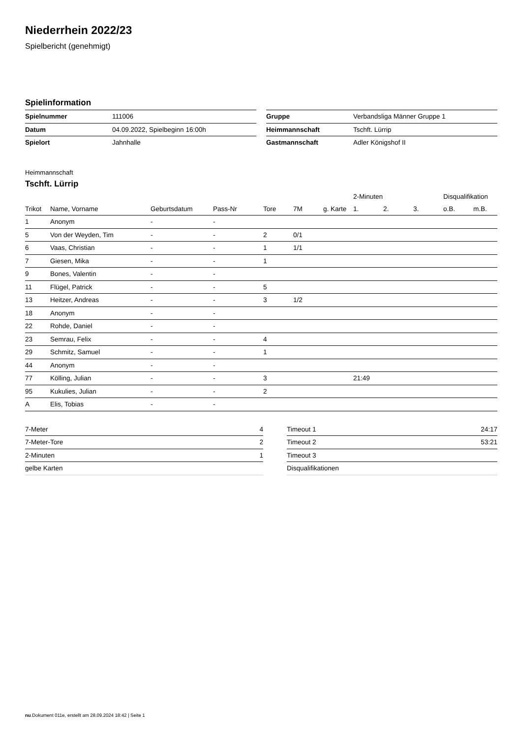Niederrhein 2022/23
Spielbericht (genehmigt)
Spielinformation
| Spielnummer | 111006 |
| Datum | 04.09.2022, Spielbeginn 16:00h |
| Spielort | Jahnhalle |
| Gruppe | Verbandsliga Männer Gruppe 1 |
| Heimmannschaft | Tschft. Lürrip |
| Gastmannschaft | Adler Königshof II |
Heimmannschaft
Tschft. Lürrip
| | | | | | | | 2-Minuten | | | Disqualifikation | |
| --- | --- | --- | --- | --- | --- | --- | --- | --- | --- | --- | --- |
| Trikot | Name, Vorname | Geburtsdatum | Pass-Nr | Tore | 7M | g. Karte | 1. | 2. | 3. | o.B. | m.B. |
| 1 | Anonym | - | - | | | | | | | | |
| 5 | Von der Weyden, Tim | - | - | 2 | 0/1 | | | | | | |
| 6 | Vaas, Christian | - | - | 1 | 1/1 | | | | | | |
| 7 | Giesen, Mika | - | - | 1 | | | | | | | |
| 9 | Bones, Valentin | - | - | | | | | | | | |
| 11 | Flügel, Patrick | - | - | 5 | | | | | | | |
| 13 | Heitzer, Andreas | - | - | 3 | 1/2 | | | | | | |
| 18 | Anonym | - | - | | | | | | | | |
| 22 | Rohde, Daniel | - | - | | | | | | | | |
| 23 | Semrau, Felix | - | - | 4 | | | | | | | |
| 29 | Schmitz, Samuel | - | - | 1 | | | | | | | |
| 44 | Anonym | - | - | | | | | | | | |
| 77 | Kölling, Julian | - | - | 3 | | | 21:49 | | | | |
| 95 | Kukulies, Julian | - | - | 2 | | | | | | | |
| A | Elis, Tobias | - | - | | | | | | | | |
| 7-Meter | 4 |
| 7-Meter-Tore | 2 |
| 2-Minuten | 1 |
| gelbe Karten | |
| Timeout 1 | 24:17 |
| Timeout 2 | 53:21 |
| Timeout 3 | |
| Disqualifikationen | |
nu.Dokument 011e, erstellt am 28.09.2024 18:42 | Seite 1